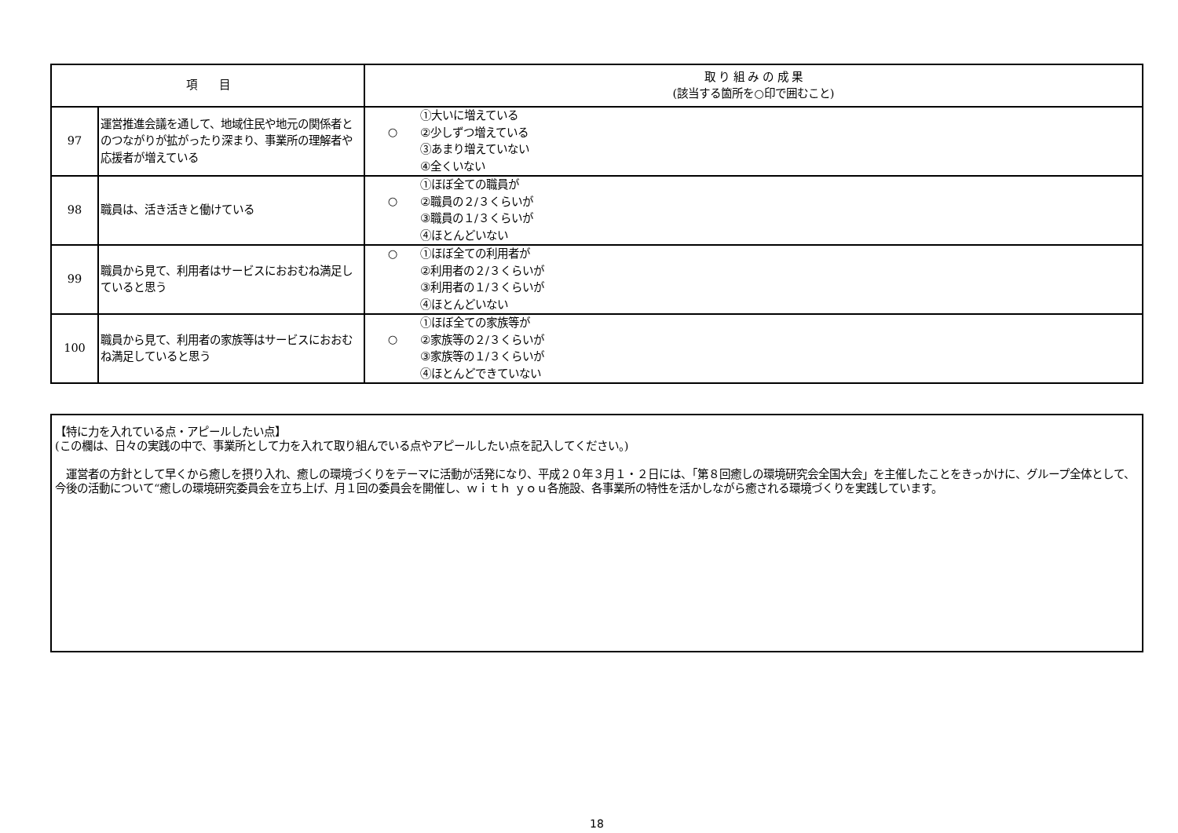| 項 目 | | 取 り 組 み の 成 果 (該当する箇所を○印で囲むこと) |
| --- | --- | --- |
| 97 | 運営推進会議を通して、地域住民や地元の関係者とのつながりが拡がったり深まり、事業所の理解者や応援者が増えている | ○ ①大いに増えている ②少しずつ増えている ③あまり増えていない ④全くいない |
| 98 | 職員は、活き活きと働けている | ○ ①ほぼ全ての職員が ②職員の２/３くらいが ③職員の１/３くらいが ④ほとんどいない |
| 99 | 職員から見て、利用者はサービスにおおむね満足していると思う | ○ ①ほぼ全ての利用者が ②利用者の２/３くらいが ③利用者の１/３くらいが ④ほとんどいない |
| 100 | 職員から見て、利用者の家族等はサービスにおおむね満足していると思う | ○ ①ほぼ全ての家族等が ②家族等の２/３くらいが ③家族等の１/３くらいが ④ほとんどできていない |
【特に力を入れている点・アピールしたい点】
(この欄は、日々の実践の中で、事業所として力を入れて取り組んでいる点やアピールしたい点を記入してください。)
　運営者の方針として早くから癒しを摂り入れ、癒しの環境づくりをテーマに活動が活発になり、平成２０年３月１・２日には、「第８回癒しの環境研究会全国大会」を主催したことをきっかけに、グループ全体として、今後の活動について“癒しの環境研究委員会を立ち上げ、月１回の委員会を開催し、ｗｉｔｈ ｙｏｕ各施設、各事業所の特性を活かしながら癒される環境づくりを実践しています。
18